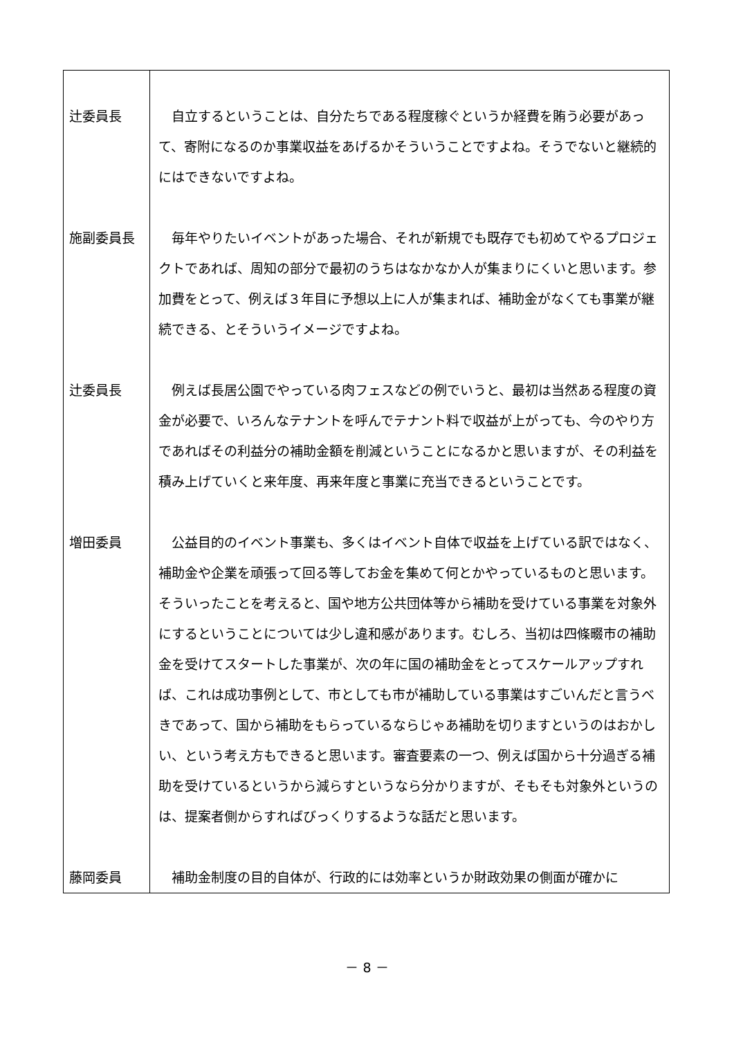| 辻委員長 | 自立するということは、自分たちである程度稼ぐというか経費を賄う必要があって、寄附になるのか事業収益をあげるかそういうことですよね。そうでないと継続的にはできないですよね。 |
| 施副委員長 | 毎年やりたいイベントがあった場合、それが新規でも既存でも初めてやるプロジェクトであれば、周知の部分で最初のうちはなかなか人が集まりにくいと思います。参加費をとって、例えば３年目に予想以上に人が集まれば、補助金がなくても事業が継続できる、とそういうイメージですよね。 |
| 辻委員長 | 例えば長居公園でやっている肉フェスなどの例でいうと、最初は当然ある程度の資金が必要で、いろんなテナントを呼んでテナント料で収益が上がっても、今のやり方であればその利益分の補助金額を削減ということになるかと思いますが、その利益を積み上げていくと来年度、再来年度と事業に充当できるということです。 |
| 増田委員 | 公益目的のイベント事業も、多くはイベント自体で収益を上げている訳ではなく、補助金や企業を頑張って回る等してお金を集めて何とかやっているものと思います。そういったことを考えると、国や地方公共団体等から補助を受けている事業を対象外にするということについては少し違和感があります。むしろ、当初は四條畷市の補助金を受けてスタートした事業が、次の年に国の補助金をとってスケールアップすれば、これは成功事例として、市としても市が補助している事業はすごいんだと言うべきであって、国から補助をもらっているならじゃあ補助を切りますというのはおかしい、という考え方もできると思います。審査要素の一つ、例えば国から十分過ぎる補助を受けているというから減らすというなら分かりますが、そもそも対象外というのは、提案者側からすればびっくりするような話だと思います。 |
| 藤岡委員 | 補助金制度の目的自体が、行政的には効率というか財政効果の側面が確かに |
－ 8 －